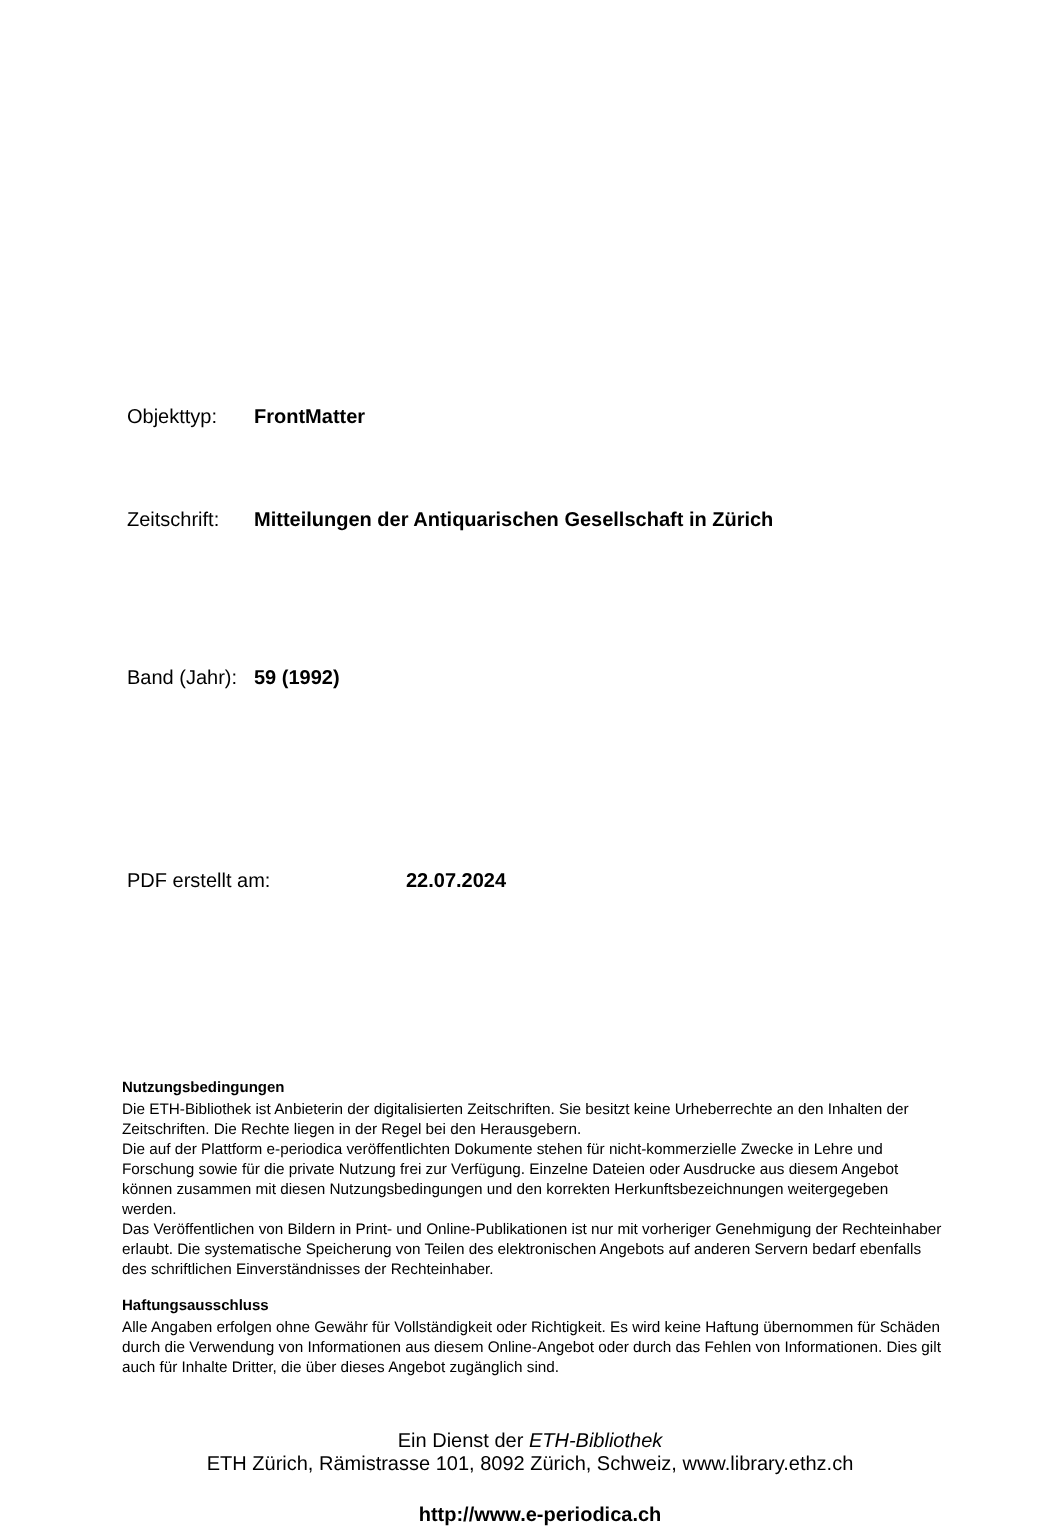Objekttyp: FrontMatter
Zeitschrift: Mitteilungen der Antiquarischen Gesellschaft in Zürich
Band (Jahr): 59 (1992)
PDF erstellt am: 22.07.2024
Nutzungsbedingungen
Die ETH-Bibliothek ist Anbieterin der digitalisierten Zeitschriften. Sie besitzt keine Urheberrechte an den Inhalten der Zeitschriften. Die Rechte liegen in der Regel bei den Herausgebern.
Die auf der Plattform e-periodica veröffentlichten Dokumente stehen für nicht-kommerzielle Zwecke in Lehre und Forschung sowie für die private Nutzung frei zur Verfügung. Einzelne Dateien oder Ausdrucke aus diesem Angebot können zusammen mit diesen Nutzungsbedingungen und den korrekten Herkunftsbezeichnungen weitergegeben werden.
Das Veröffentlichen von Bildern in Print- und Online-Publikationen ist nur mit vorheriger Genehmigung der Rechteinhaber erlaubt. Die systematische Speicherung von Teilen des elektronischen Angebots auf anderen Servern bedarf ebenfalls des schriftlichen Einverständnisses der Rechteinhaber.
Haftungsausschluss
Alle Angaben erfolgen ohne Gewähr für Vollständigkeit oder Richtigkeit. Es wird keine Haftung übernommen für Schäden durch die Verwendung von Informationen aus diesem Online-Angebot oder durch das Fehlen von Informationen. Dies gilt auch für Inhalte Dritter, die über dieses Angebot zugänglich sind.
Ein Dienst der ETH-Bibliothek
ETH Zürich, Rämistrasse 101, 8092 Zürich, Schweiz, www.library.ethz.ch
http://www.e-periodica.ch